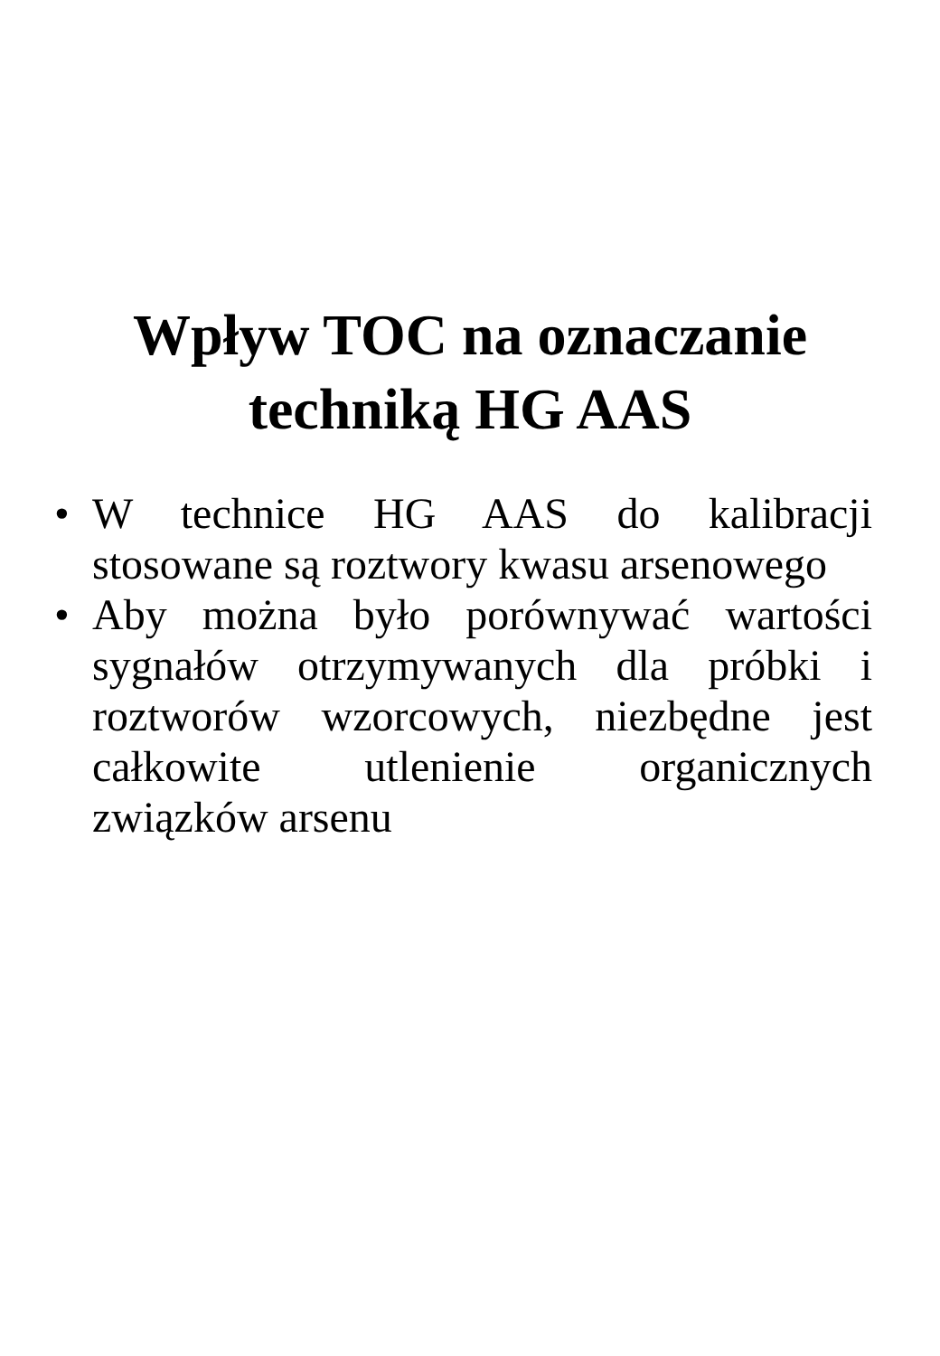Wpływ TOC na oznaczanie
techniką HG AAS
• W technice HG AAS do kalibracji stosowane są roztwory kwasu arsenowego
• Aby można było porównywać wartości sygnałów otrzymywanych dla próbki i roztworów wzorcowych, niezbędne jest całkowite utlenienie organicznych związków arsenu